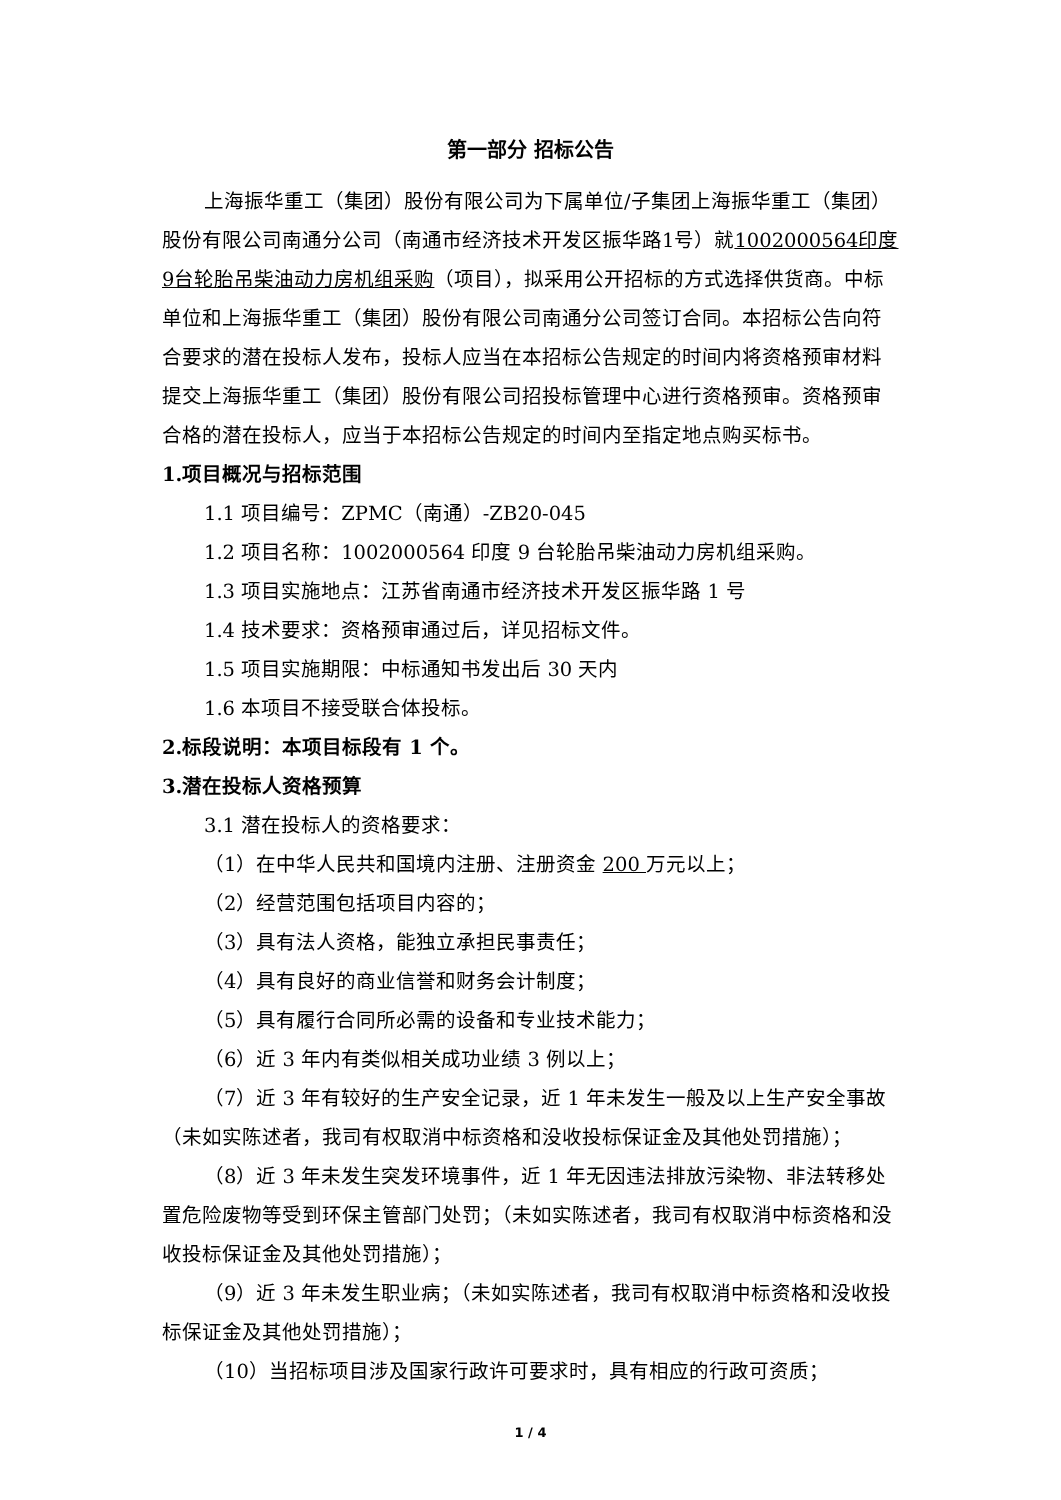第一部分 招标公告
上海振华重工（集团）股份有限公司为下属单位/子集团上海振华重工（集团）股份有限公司南通分公司（南通市经济技术开发区振华路1号）就1002000564印度9台轮胎吊柴油动力房机组采购（项目），拟采用公开招标的方式选择供货商。中标单位和上海振华重工（集团）股份有限公司南通分公司签订合同。本招标公告向符合要求的潜在投标人发布，投标人应当在本招标公告规定的时间内将资格预审材料提交上海振华重工（集团）股份有限公司招投标管理中心进行资格预审。资格预审合格的潜在投标人，应当于本招标公告规定的时间内至指定地点购买标书。
1.项目概况与招标范围
1.1 项目编号：ZPMC（南通）-ZB20-045
1.2 项目名称：1002000564 印度 9 台轮胎吊柴油动力房机组采购。
1.3 项目实施地点：江苏省南通市经济技术开发区振华路 1 号
1.4 技术要求：资格预审通过后，详见招标文件。
1.5 项目实施期限：中标通知书发出后 30 天内
1.6 本项目不接受联合体投标。
2.标段说明：本项目标段有 1 个。
3.潜在投标人资格预算
3.1 潜在投标人的资格要求：
（1）在中华人民共和国境内注册、注册资金 200 万元以上；
（2）经营范围包括项目内容的；
（3）具有法人资格，能独立承担民事责任；
（4）具有良好的商业信誉和财务会计制度；
（5）具有履行合同所必需的设备和专业技术能力；
（6）近 3 年内有类似相关成功业绩 3 例以上；
（7）近 3 年有较好的生产安全记录，近 1 年未发生一般及以上生产安全事故（未如实陈述者，我司有权取消中标资格和没收投标保证金及其他处罚措施）；
（8）近 3 年未发生突发环境事件，近 1 年无因违法排放污染物、非法转移处置危险废物等受到环保主管部门处罚；（未如实陈述者，我司有权取消中标资格和没收投标保证金及其他处罚措施）；
（9）近 3 年未发生职业病；（未如实陈述者，我司有权取消中标资格和没收投标保证金及其他处罚措施）；
（10）当招标项目涉及国家行政许可要求时，具有相应的行政可资质；
1 / 4